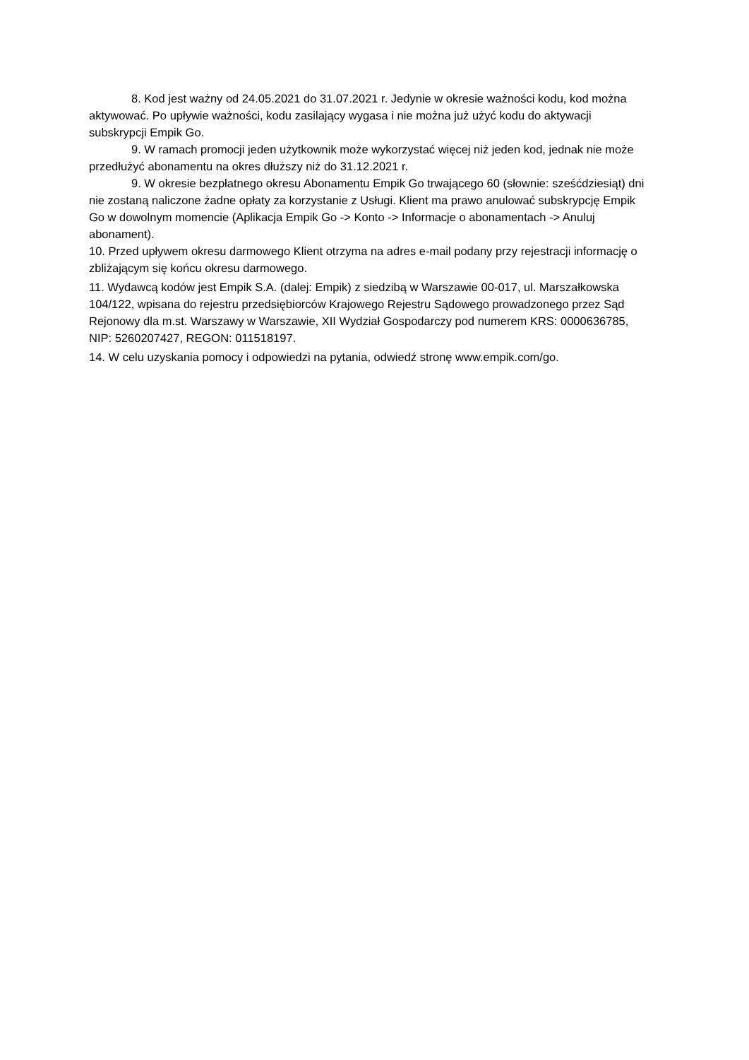8. Kod jest ważny od 24.05.2021 do 31.07.2021 r. Jedynie w okresie ważności kodu, kod można aktywować. Po upływie ważności, kodu zasilający wygasa i nie można już użyć kodu do aktywacji subskrypcji Empik Go.
9. W ramach promocji jeden użytkownik może wykorzystać więcej niż jeden kod, jednak nie może przedłużyć abonamentu na okres dłuższy niż do 31.12.2021 r.
9. W okresie bezpłatnego okresu Abonamentu Empik Go trwającego 60 (słownie: sześćdziesiąt) dni nie zostaną naliczone żadne opłaty za korzystanie z Usługi. Klient ma prawo anulować subskrypcję Empik Go w dowolnym momencie (Aplikacja Empik Go -> Konto -> Informacje o abonamentach -> Anuluj abonament).
10. Przed upływem okresu darmowego Klient otrzyma na adres e-mail podany przy rejestracji informację o zbliżającym się końcu okresu darmowego.
11. Wydawcą kodów jest Empik S.A. (dalej: Empik) z siedzibą w Warszawie 00-017, ul. Marszałkowska 104/122, wpisana do rejestru przedsiębiorców Krajowego Rejestru Sądowego prowadzonego przez Sąd Rejonowy dla m.st. Warszawy w Warszawie, XII Wydział Gospodarczy pod numerem KRS: 0000636785, NIP: 5260207427, REGON: 011518197.
14. W celu uzyskania pomocy i odpowiedzi na pytania, odwiedź stronę www.empik.com/go.